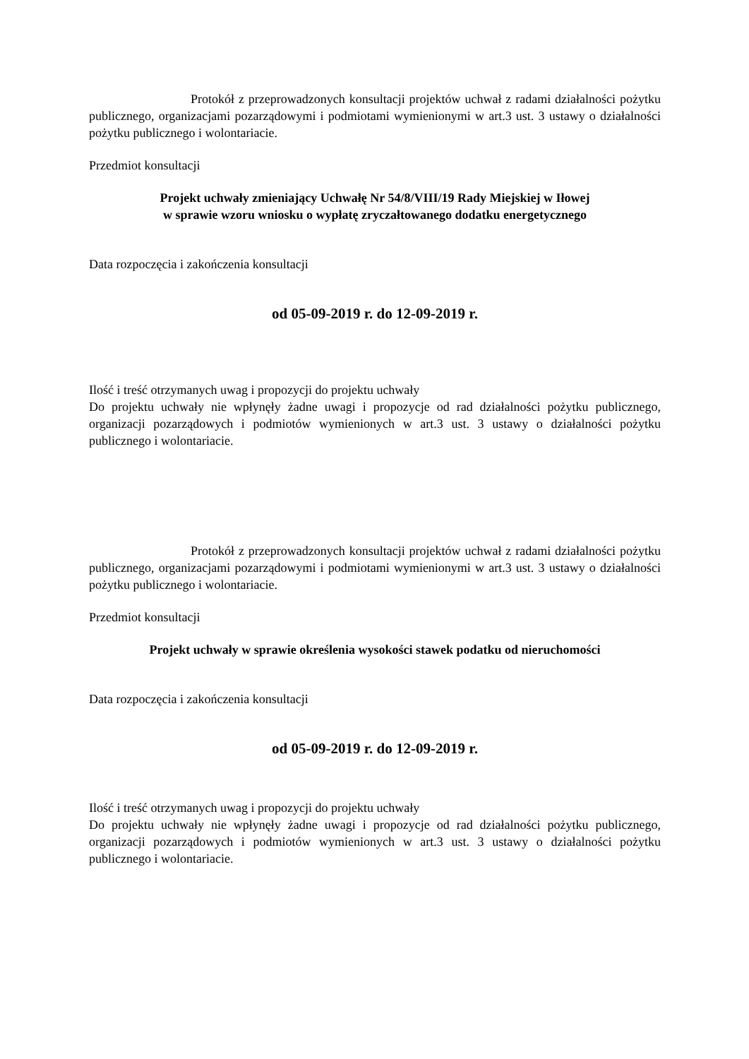Protokół z przeprowadzonych konsultacji projektów uchwał z radami działalności pożytku publicznego, organizacjami pozarządowymi i podmiotami wymienionymi w art.3 ust. 3 ustawy o działalności pożytku publicznego i wolontariacie.
Przedmiot konsultacji
Projekt uchwały zmieniający Uchwałę Nr 54/8/VIII/19 Rady Miejskiej w Iłowej
w sprawie wzoru wniosku o wypłatę zryczałtowanego dodatku energetycznego
Data rozpoczęcia i zakończenia konsultacji
od 05-09-2019 r. do 12-09-2019 r.
Ilość i treść otrzymanych uwag i propozycji do projektu uchwały
Do projektu uchwały nie wpłynęły żadne uwagi i propozycje od rad działalności pożytku publicznego, organizacji pozarządowych i podmiotów wymienionych w art.3 ust. 3 ustawy o działalności pożytku publicznego i wolontariacie.
Protokół z przeprowadzonych konsultacji projektów uchwał z radami działalności pożytku publicznego, organizacjami pozarządowymi i podmiotami wymienionymi w art.3 ust. 3 ustawy o działalności pożytku publicznego i wolontariacie.
Przedmiot konsultacji
Projekt uchwały w sprawie określenia wysokości stawek podatku od nieruchomości
Data rozpoczęcia i zakończenia konsultacji
od 05-09-2019 r. do 12-09-2019 r.
Ilość i treść otrzymanych uwag i propozycji do projektu uchwały
Do projektu uchwały nie wpłynęły żadne uwagi i propozycje od rad działalności pożytku publicznego, organizacji pozarządowych i podmiotów wymienionych w art.3 ust. 3 ustawy o działalności pożytku publicznego i wolontariacie.